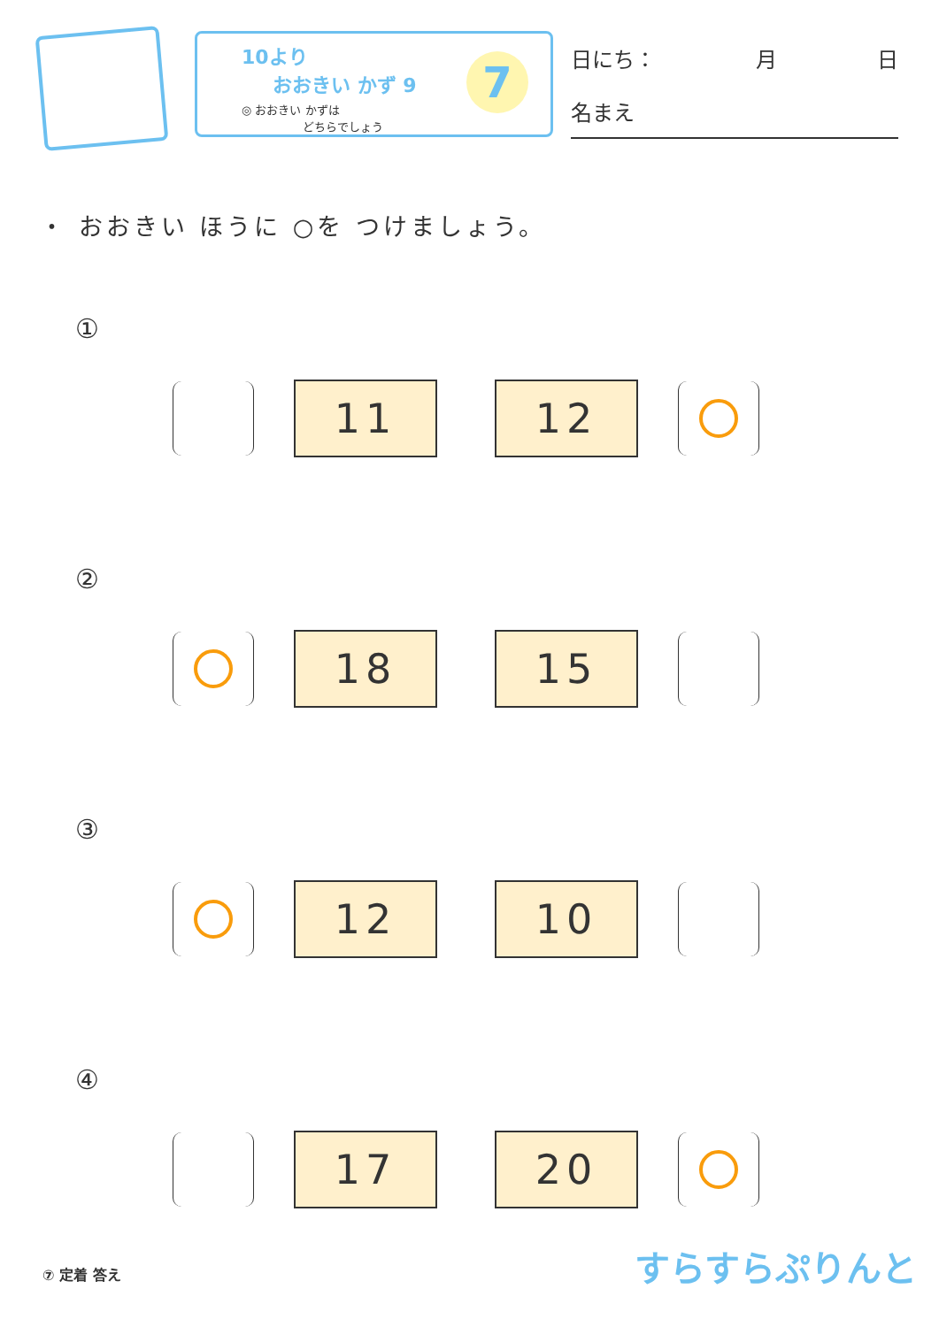10より
おおきい かず 9
◎ おおきい かずは
　　　　　 どちらでしょう
7
日にち： 月 日
名まえ
・ おおきい ほうに ○を つけましょう。
①
11 12
②
18 15
③
12 10
④
17 20
⑦ 定着 答え すらすらぷりんと